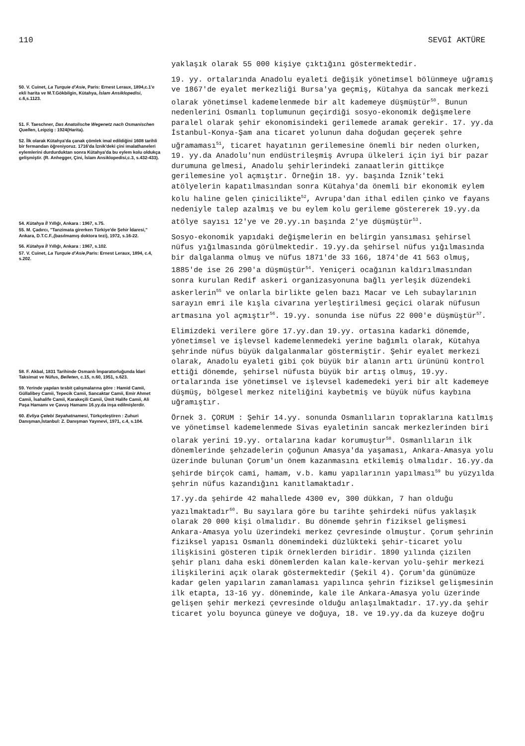110 SEVGİ AKTÜRE
50. V. Cuinet, La Turquie d'Asie, Paris: Ernest Leraux, 1894,c.1'e ekli harita ve M.T.Gökbilgin, Kütahya, İslam Ansiklopedisi, c.6,s.1123.
51. F. Taeschner, Das Anatolische Wegenetz nach Osmanischen Quellen, Leipzig : 1924(Harita).
52. İlk olarak Kütahya'da çanak çömlek imal edildiğini 1608 tarihli bir fermandan öğreniyoruz. 1716'da İznik'deki çini imalathaneleri eylemlerini durdurduktan sonra Kütahya'da bu eylem kolu oldukça gelişmiştir. (R. Anhegger, Çini, İslam Ansiklopedisi,c.3, s.432-433).
54. Kütahya İl Yıllığı, Ankara : 1967, s.75.
55. M. Çadırcı, "Tanzimata girerken Türkiye'de Şehir İdaresi," Ankara, D.T.C.F.,(basılmamış doktora tezi), 1972, s.16-22.
56. Kütahya İl Yıllığı, Ankara : 1967, s.102.
57. V. Cuinet, La Turquie d'Asie,Paris: Ernest Leraux, 1894, c.4, s.202.
58. F. Akbal, 1831 Tarihinde Osmanlı İmparatorluğunda İdari Taksimat ve Nüfus, Belleten, c.15, n.60, 1951, s.623.
59. Yerinde yapılan tesbit çalışmalarına göre : Hamid Camii, Güllalibey Camii, Tepecik Camii, Sancaktar Camii, Emir Ahmet Camii, İsahalife Camii, Karakeçili Camii, Ümit Halife Camii, Ali Paşa Hamamı ve Çavuş Hamamı 16.yy.da inşa edilmişlerdir.
60. Evliya Çelebi Seyahatnamesi, Türkçeleştiren : Zuhuri Danışman,İstanbul: Z. Danışman Yayınevi, 1971, c.4, s.104.
yaklaşık olarak 55 000 kişiye çıktığını göstermektedir.
19. yy. ortalarında Anadolu eyaleti değişik yönetimsel bölünmeye uğramış ve 1867'de eyalet merkezliği Bursa'ya geçmiş, Kütahya da sancak merkezi olarak yönetimsel kademelenmede bir alt kademeye düşmüştür<sup>50</sup>. Bunun nedenlerini Osmanlı toplumunun geçirdiği sosyo-ekonomik değişmelere paralel olarak şehir ekonomisindeki gerilemede aramak gerekir. 17. yy.da İstanbul-Konya-Şam ana ticaret yolunun daha doğudan geçerek şehre uğramaması<sup>51</sup>, ticaret hayatının gerilemesine önemli bir neden olurken, 19. yy.da Anadolu'nun endüstrileşmiş Avrupa ülkeleri için iyi bir pazar durumuna gelmesi, Anadolu şehirlerindeki zanaatlerin gittikçe gerilemesine yol açmıştır. Örneğin 18. yy. başında İznik'teki atölyelerin kapatılmasından sonra Kütahya'da önemli bir ekonomik eylem kolu haline gelen çinicilikte<sup>52</sup>, Avrupa'dan ithal edilen çinko ve fayans nedeniyle talep azalmış ve bu eylem kolu gerileme göstererek 19.yy.da atölye sayısı 12'ye ve 20.yy.ın başında 2'ye düşmüştür<sup>53</sup>.
Sosyo-ekonomik yapıdaki değişmelerin en belirgin yansıması şehirsel nüfus yığılmasında görülmektedir. 19.yy.da şehirsel nüfus yığılmasında bir dalgalanma olmuş ve nüfus 1871'de 33 166, 1874'de 41 563 olmuş, 1885'de ise 26 290'a düşmüştür<sup>54</sup>. Yeniçeri ocağının kaldırılmasından sonra kurulan Redif askeri organizasyonuna bağlı yerleşik düzendeki askerlerin<sup>55</sup> ve onlarla birlikte gelen bazı Macar ve Leh subaylarının sarayın emri ile kışla civarına yerleştirilmesi geçici olarak nüfusun artmasına yol açmıştır<sup>56</sup>. 19.yy. sonunda ise nüfus 22 000'e düşmüştür<sup>57</sup>.
Elimizdeki verilere göre 17.yy.dan 19.yy. ortasına kadarki dönemde, yönetimsel ve işlevsel kademelenmedeki yerine bağımlı olarak, Kütahya şehrinde nüfus büyük dalgalanmalar göstermiştir. Şehir eyalet merkezi olarak, Anadolu eyaleti gibi çok büyük bir alanın artı ürününü kontrol ettiği dönemde, şehirsel nüfusta büyük bir artış olmuş, 19.yy. ortalarında ise yönetimsel ve işlevsel kademedeki yeri bir alt kademeye düşmüş, bölgesel merkez niteliğini kaybetmiş ve büyük nüfus kaybına uğramıştır.
Örnek 3. ÇORUM : Şehir 14.yy. sonunda Osmanlıların topraklarına katılmış ve yönetimsel kademelenmede Sivas eyaletinin sancak merkezlerinden biri olarak yerini 19.yy. ortalarına kadar korumuştur<sup>58</sup>. Osmanlıların ilk dönemlerinde şehzadelerin çoğunun Amasya'da yaşaması, Ankara-Amasya yolu üzerinde bulunan Çorum'un önem kazanmasını etkilemiş olmalıdır. 16.yy.da şehirde birçok cami, hamam, v.b. kamu yapılarının yapılması<sup>59</sup> bu yüzyılda şehrin nüfus kazandığını kanıtlamaktadır.
17.yy.da şehirde 42 mahallede 4300 ev, 300 dükkan, 7 han olduğu yazılmaktadır<sup>60</sup>. Bu sayılara göre bu tarihte şehirdeki nüfus yaklaşık olarak 20 000 kişi olmalıdır. Bu dönemde şehrin fiziksel gelişmesi Ankara-Amasya yolu üzerindeki merkez çevresinde olmuştur. Çorum şehrinin fiziksel yapısı Osmanlı dönemindeki düzlükteki şehir-ticaret yolu ilişkisini gösteren tipik örneklerden biridir. 1890 yılında çizilen şehir planı daha eski dönemlerden kalan kale-kervan yolu-şehir merkezi ilişkilerini açık olarak göstermektedir (Şekil 4). Çorum'da günümüze kadar gelen yapıların zamanlaması yapılınca şehrin fiziksel gelişmesinin ilk etapta, 13-16 yy. döneminde, kale ile Ankara-Amasya yolu üzerinde gelişen şehir merkezi çevresinde olduğu anlaşılmaktadır. 17.yy.da şehir ticaret yolu boyunca güneye ve doğuya, 18. ve 19.yy.da da kuzeye doğru